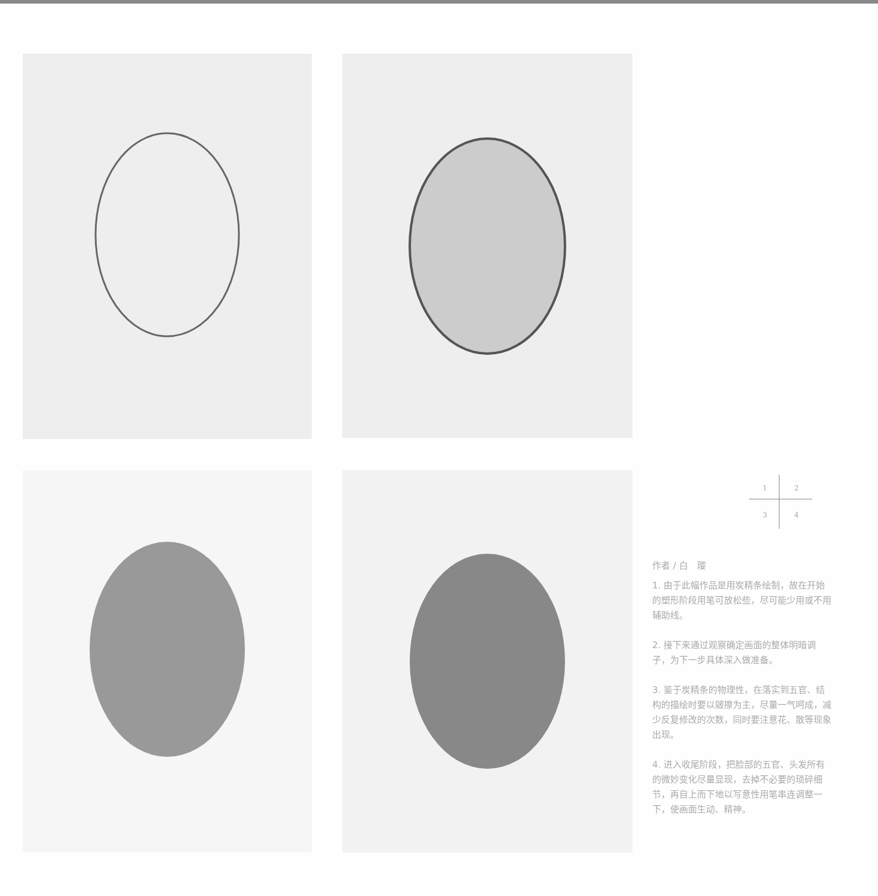1234
作者 / 白　璎
1. 由于此幅作品是用炭精条绘制，故在开始的塑形阶段用笔可放松些，尽可能少用或不用辅助线。
2. 接下来通过观察确定画面的整体明暗调子，为下一步具体深入做准备。
3. 鉴于炭精条的物理性，在落实到五官、结构的描绘时要以皴擦为主，尽量一气呵成，减少反复修改的次数，同时要注意花、散等现象出现。
4. 进入收尾阶段，把脸部的五官、头发所有的微妙变化尽量显现，去掉不必要的琐碎细节，再自上而下地以写意性用笔串连调整一下，使画面生动、精神。